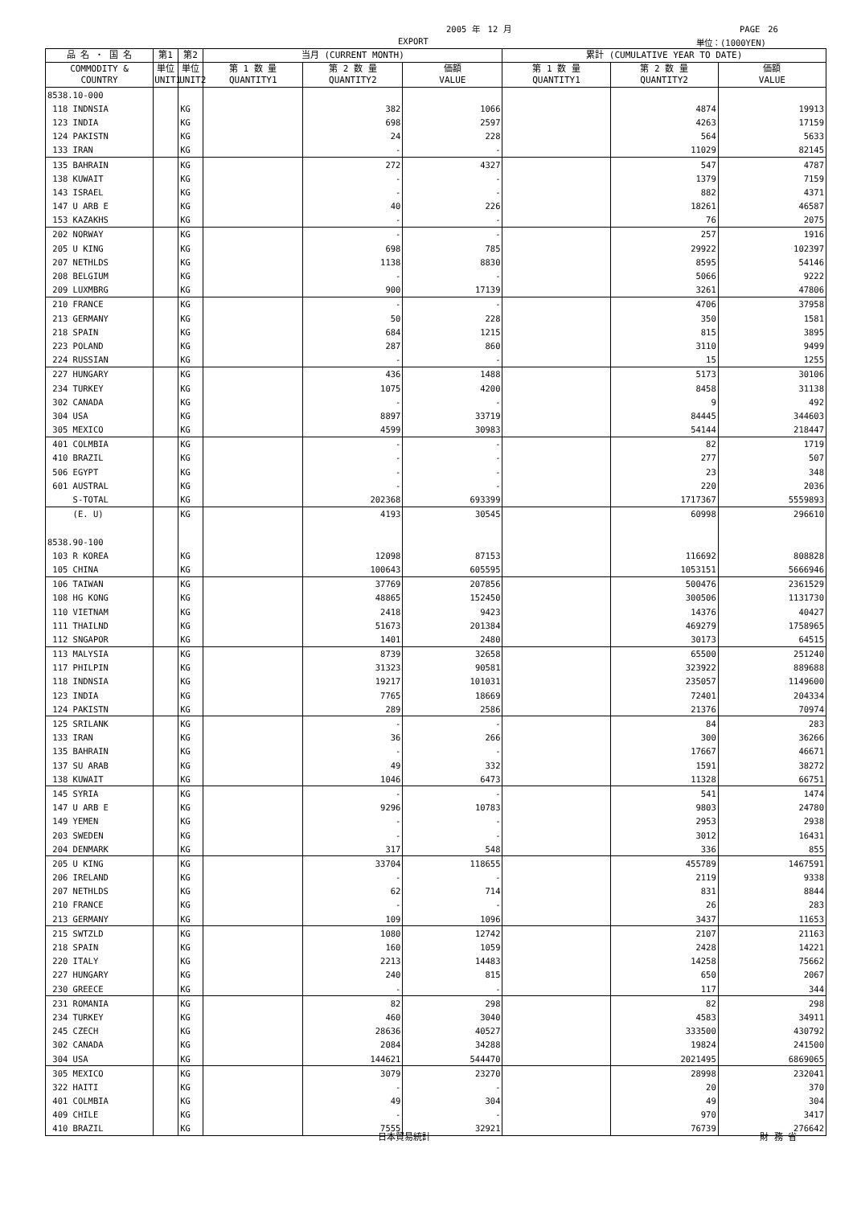2005 年　12 月 PAGE　26
EXPORT 単位：(1000YEN)
| 品 名 ・ 国 名 | 第1 | 第2 | 当月 (CURRENT MONTH) | | | 累計 (CUMULATIVE YEAR TO DATE) | | |
| --- | --- | --- | --- | --- | --- | --- | --- | --- |
| COMMODITY & COUNTRY | 単位 UNIT1 | 単位 UNIT2 | 第 1 数 量 QUANTITY1 | 第 2 数 量 QUANTITY2 | 価額 VALUE | 第 1 数 量 QUANTITY1 | 第 2 数 量 QUANTITY2 | 価額 VALUE |
| 8538.10-000 | | | | | | | | |
| 118 INDNSIA | | KG | | 382 | 1066 | | 4874 | 19913 |
| 123 INDIA | | KG | | 698 | 2597 | | 4263 | 17159 |
| 124 PAKISTN | | KG | | 24 | 228 | | 564 | 5633 |
| 133 IRAN | | KG | | - | - | | 11029 | 82145 |
| 135 BAHRAIN | | KG | | 272 | 4327 | | 547 | 4787 |
| 138 KUWAIT | | KG | | - | - | | 1379 | 7159 |
| 143 ISRAEL | | KG | | - | - | | 882 | 4371 |
| 147 U ARB E | | KG | | 40 | 226 | | 18261 | 46587 |
| 153 KAZAKHS | | KG | | - | - | | 76 | 2075 |
| 202 NORWAY | | KG | | - | - | | 257 | 1916 |
| 205 U KING | | KG | | 698 | 785 | | 29922 | 102397 |
| 207 NETHLDS | | KG | | 1138 | 8830 | | 8595 | 54146 |
| 208 BELGIUM | | KG | | - | - | | 5066 | 9222 |
| 209 LUXMBRG | | KG | | 900 | 17139 | | 3261 | 47806 |
| 210 FRANCE | | KG | | - | - | | 4706 | 37958 |
| 213 GERMANY | | KG | | 50 | 228 | | 350 | 1581 |
| 218 SPAIN | | KG | | 684 | 1215 | | 815 | 3895 |
| 223 POLAND | | KG | | 287 | 860 | | 3110 | 9499 |
| 224 RUSSIAN | | KG | | - | - | | 15 | 1255 |
| 227 HUNGARY | | KG | | 436 | 1488 | | 5173 | 30106 |
| 234 TURKEY | | KG | | 1075 | 4200 | | 8458 | 31138 |
| 302 CANADA | | KG | | - | - | | 9 | 492 |
| 304 USA | | KG | | 8897 | 33719 | | 84445 | 344603 |
| 305 MEXICO | | KG | | 4599 | 30983 | | 54144 | 218447 |
| 401 COLMBIA | | KG | | - | - | | 82 | 1719 |
| 410 BRAZIL | | KG | | - | - | | 277 | 507 |
| 506 EGYPT | | KG | | - | - | | 23 | 348 |
| 601 AUSTRAL | | KG | | - | - | | 220 | 2036 |
| S-TOTAL | | KG | | 202368 | 693399 | | 1717367 | 5559893 |
| (E. U) | | KG | | 4193 | 30545 | | 60998 | 296610 |
| 8538.90-100 | | | | | | | | |
| 103 R KOREA | | KG | | 12098 | 87153 | | 116692 | 808828 |
| 105 CHINA | | KG | | 100643 | 605595 | | 1053151 | 5666946 |
| 106 TAIWAN | | KG | | 37769 | 207856 | | 500476 | 2361529 |
| 108 HG KONG | | KG | | 48865 | 152450 | | 300506 | 1131730 |
| 110 VIETNAM | | KG | | 2418 | 9423 | | 14376 | 40427 |
| 111 THAILND | | KG | | 51673 | 201384 | | 469279 | 1758965 |
| 112 SNGAPOR | | KG | | 1401 | 2480 | | 30173 | 64515 |
| 113 MALYSIA | | KG | | 8739 | 32658 | | 65500 | 251240 |
| 117 PHILPIN | | KG | | 31323 | 90581 | | 323922 | 889688 |
| 118 INDNSIA | | KG | | 19217 | 101031 | | 235057 | 1149600 |
| 123 INDIA | | KG | | 7765 | 18669 | | 72401 | 204334 |
| 124 PAKISTN | | KG | | 289 | 2586 | | 21376 | 70974 |
| 125 SRILANK | | KG | | - | - | | 84 | 283 |
| 133 IRAN | | KG | | 36 | 266 | | 300 | 36266 |
| 135 BAHRAIN | | KG | | - | - | | 17667 | 46671 |
| 137 SU ARAB | | KG | | 49 | 332 | | 1591 | 38272 |
| 138 KUWAIT | | KG | | 1046 | 6473 | | 11328 | 66751 |
| 145 SYRIA | | KG | | - | - | | 541 | 1474 |
| 147 U ARB E | | KG | | 9296 | 10783 | | 9803 | 24780 |
| 149 YEMEN | | KG | | - | - | | 2953 | 2938 |
| 203 SWEDEN | | KG | | - | - | | 3012 | 16431 |
| 204 DENMARK | | KG | | 317 | 548 | | 336 | 855 |
| 205 U KING | | KG | | 33704 | 118655 | | 455789 | 1467591 |
| 206 IRELAND | | KG | | - | - | | 2119 | 9338 |
| 207 NETHLDS | | KG | | 62 | 714 | | 831 | 8844 |
| 210 FRANCE | | KG | | - | - | | 26 | 283 |
| 213 GERMANY | | KG | | 109 | 1096 | | 3437 | 11653 |
| 215 SWTZLD | | KG | | 1080 | 12742 | | 2107 | 21163 |
| 218 SPAIN | | KG | | 160 | 1059 | | 2428 | 14221 |
| 220 ITALY | | KG | | 2213 | 14483 | | 14258 | 75662 |
| 227 HUNGARY | | KG | | 240 | 815 | | 650 | 2067 |
| 230 GREECE | | KG | | - | - | | 117 | 344 |
| 231 ROMANIA | | KG | | 82 | 298 | | 82 | 298 |
| 234 TURKEY | | KG | | 460 | 3040 | | 4583 | 34911 |
| 245 CZECH | | KG | | 28636 | 40527 | | 333500 | 430792 |
| 302 CANADA | | KG | | 2084 | 34288 | | 19824 | 241500 |
| 304 USA | | KG | | 144621 | 544470 | | 2021495 | 6869065 |
| 305 MEXICO | | KG | | 3079 | 23270 | | 28998 | 232041 |
| 322 HAITI | | KG | | - | - | | 20 | 370 |
| 401 COLMBIA | | KG | | 49 | 304 | | 49 | 304 |
| 409 CHILE | | KG | | - | - | | 970 | 3417 |
| 410 BRAZIL | | KG | | 7555 | 32921 | | 76739 | 276642 |
日本貿易統計 財 務 省